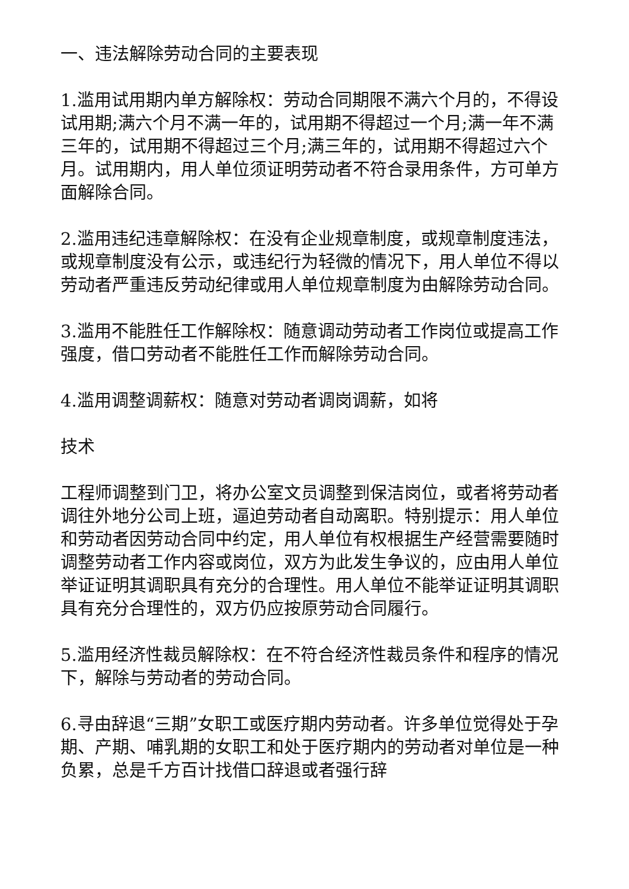一、违法解除劳动合同的主要表现
1.滥用试用期内单方解除权：劳动合同期限不满六个月的，不得设试用期;满六个月不满一年的，试用期不得超过一个月;满一年不满三年的，试用期不得超过三个月;满三年的，试用期不得超过六个月。试用期内，用人单位须证明劳动者不符合录用条件，方可单方面解除合同。
2.滥用违纪违章解除权：在没有企业规章制度，或规章制度违法，或规章制度没有公示，或违纪行为轻微的情况下，用人单位不得以劳动者严重违反劳动纪律或用人单位规章制度为由解除劳动合同。
3.滥用不能胜任工作解除权：随意调动劳动者工作岗位或提高工作强度，借口劳动者不能胜任工作而解除劳动合同。
4.滥用调整调薪权：随意对劳动者调岗调薪，如将
技术
工程师调整到门卫，将办公室文员调整到保洁岗位，或者将劳动者调往外地分公司上班，逼迫劳动者自动离职。特别提示：用人单位和劳动者因劳动合同中约定，用人单位有权根据生产经营需要随时调整劳动者工作内容或岗位，双方为此发生争议的，应由用人单位举证证明其调职具有充分的合理性。用人单位不能举证证明其调职具有充分合理性的，双方仍应按原劳动合同履行。
5.滥用经济性裁员解除权：在不符合经济性裁员条件和程序的情况下，解除与劳动者的劳动合同。
6.寻由辞退“三期”女职工或医疗期内劳动者。许多单位觉得处于孕期、产期、哺乳期的女职工和处于医疗期内的劳动者对单位是一种负累，总是千方百计找借口辞退或者强行辞